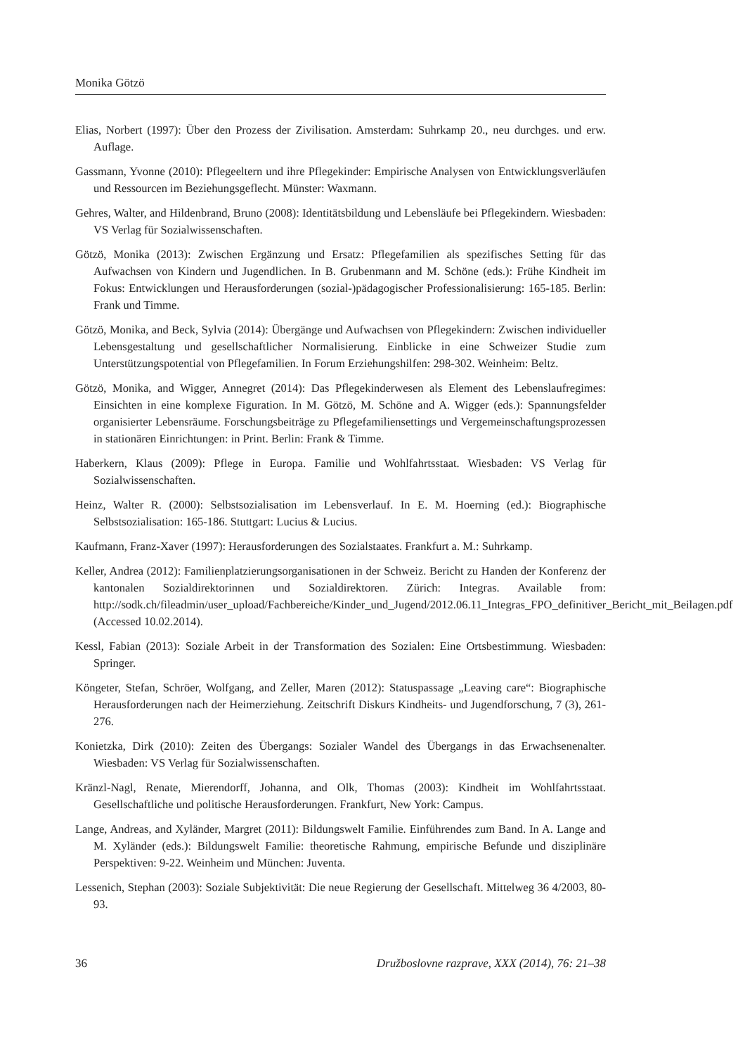Monika Götzö
Elias, Norbert (1997): Über den Prozess der Zivilisation. Amsterdam: Suhrkamp 20., neu durchges. und erw. Auflage.
Gassmann, Yvonne (2010): Pflegeeltern und ihre Pflegekinder: Empirische Analysen von Entwicklungsverläufen und Ressourcen im Beziehungsgeflecht. Münster: Waxmann.
Gehres, Walter, and Hildenbrand, Bruno (2008): Identitätsbildung und Lebensläufe bei Pflegekindern. Wiesbaden: VS Verlag für Sozialwissenschaften.
Götzö, Monika (2013): Zwischen Ergänzung und Ersatz: Pflegefamilien als spezifisches Setting für das Aufwachsen von Kindern und Jugendlichen. In B. Grubenmann and M. Schöne (eds.): Frühe Kindheit im Fokus: Entwicklungen und Herausforderungen (sozial-)pädagogischer Professionalisierung: 165-185. Berlin: Frank und Timme.
Götzö, Monika, and Beck, Sylvia (2014): Übergänge und Aufwachsen von Pflegekindern: Zwischen individueller Lebensgestaltung und gesellschaftlicher Normalisierung. Einblicke in eine Schweizer Studie zum Unterstützungspotential von Pflegefamilien. In Forum Erziehungshilfen: 298-302. Weinheim: Beltz.
Götzö, Monika, and Wigger, Annegret (2014): Das Pflegekinderwesen als Element des Lebenslaufregimes: Einsichten in eine komplexe Figuration. In M. Götzö, M. Schöne and A. Wigger (eds.): Spannungsfelder organisierter Lebensräume. Forschungsbeiträge zu Pflegefamiliensettings und Vergemeinschaftungsprozessen in stationären Einrichtungen: in Print. Berlin: Frank & Timme.
Haberkern, Klaus (2009): Pflege in Europa. Familie und Wohlfahrtsstaat. Wiesbaden: VS Verlag für Sozialwissenschaften.
Heinz, Walter R. (2000): Selbstsozialisation im Lebensverlauf. In E. M. Hoerning (ed.): Biographische Selbstsozialisation: 165-186. Stuttgart: Lucius & Lucius.
Kaufmann, Franz-Xaver (1997): Herausforderungen des Sozialstaates. Frankfurt a. M.: Suhrkamp.
Keller, Andrea (2012): Familienplatzierungsorganisationen in der Schweiz. Bericht zu Handen der Konferenz der kantonalen Sozialdirektorinnen und Sozialdirektoren. Zürich: Integras. Available from: http://sodk.ch/fileadmin/user_upload/Fachbereiche/Kinder_und_Jugend/2012.06.11_Integras_FPO_definitiver_Bericht_mit_Beilagen.pdf (Accessed 10.02.2014).
Kessl, Fabian (2013): Soziale Arbeit in der Transformation des Sozialen: Eine Ortsbestimmung. Wiesbaden: Springer.
Köngeter, Stefan, Schröer, Wolfgang, and Zeller, Maren (2012): Statuspassage „Leaving care“: Biographische Herausforderungen nach der Heimerziehung. Zeitschrift Diskurs Kindheits- und Jugendforschung, 7 (3), 261-276.
Konietzka, Dirk (2010): Zeiten des Übergangs: Sozialer Wandel des Übergangs in das Erwachsenenalter. Wiesbaden: VS Verlag für Sozialwissenschaften.
Kränzl-Nagl, Renate, Mierendorff, Johanna, and Olk, Thomas (2003): Kindheit im Wohlfahrtsstaat. Gesellschaftliche und politische Herausforderungen. Frankfurt, New York: Campus.
Lange, Andreas, and Xyländer, Margret (2011): Bildungswelt Familie. Einführendes zum Band. In A. Lange and M. Xyländer (eds.): Bildungswelt Familie: theoretische Rahmung, empirische Befunde und disziplinäre Perspektiven: 9-22. Weinheim und München: Juventa.
Lessenich, Stephan (2003): Soziale Subjektivität: Die neue Regierung der Gesellschaft. Mittelweg 36 4/2003, 80-93.
36 Družboslovne razprave, XXX (2014), 76: 21–38